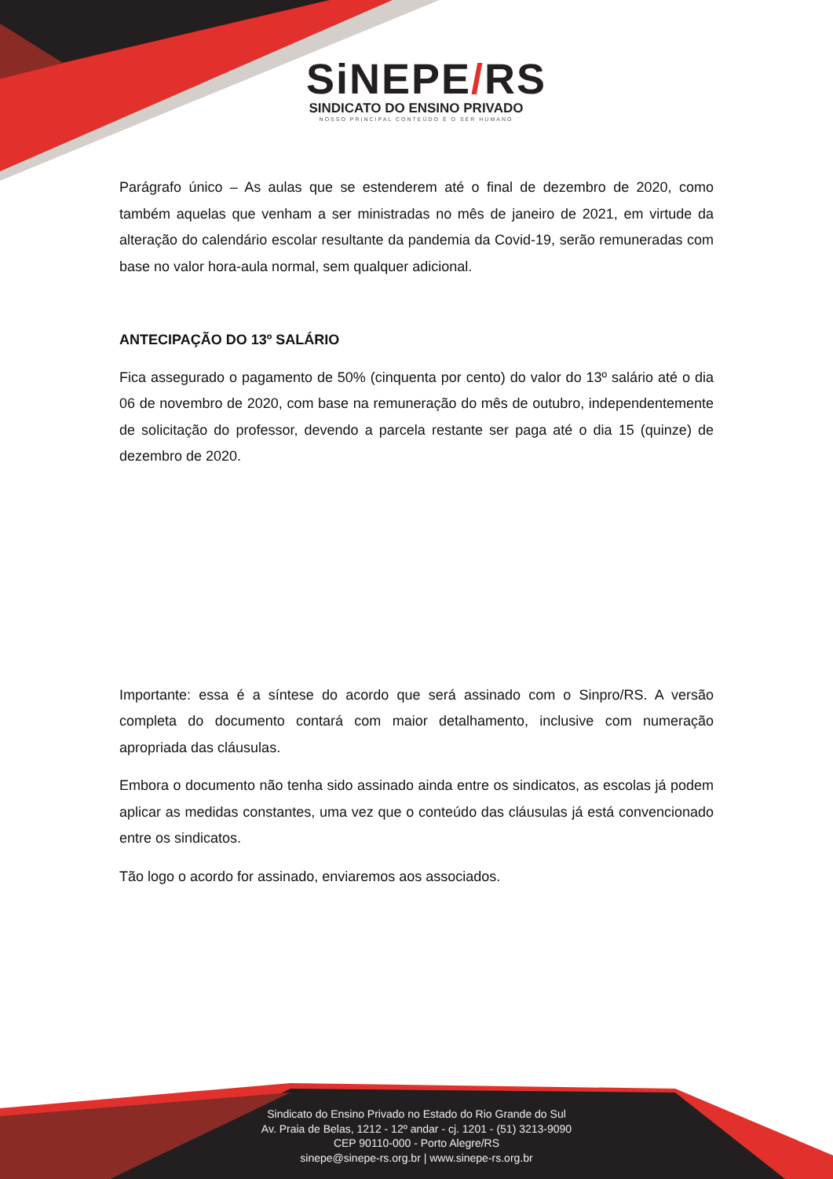SiNEPE/RS
SINDICATO DO ENSINO PRIVADO
NOSSO PRINCIPAL CONTEÚDO É O SER HUMANO
Parágrafo único – As aulas que se estenderem até o final de dezembro de 2020, como também aquelas que venham a ser ministradas no mês de janeiro de 2021, em virtude da alteração do calendário escolar resultante da pandemia da Covid-19, serão remuneradas com base no valor hora-aula normal, sem qualquer adicional.
ANTECIPAÇÃO DO 13º SALÁRIO
Fica assegurado o pagamento de 50% (cinquenta por cento) do valor do 13º salário até o dia 06 de novembro de 2020, com base na remuneração do mês de outubro, independentemente de solicitação do professor, devendo a parcela restante ser paga até o dia 15 (quinze) de dezembro de 2020.
Importante: essa é a síntese do acordo que será assinado com o Sinpro/RS. A versão completa do documento contará com maior detalhamento, inclusive com numeração apropriada das cláusulas.
Embora o documento não tenha sido assinado ainda entre os sindicatos, as escolas já podem aplicar as medidas constantes, uma vez que o conteúdo das cláusulas já está convencionado entre os sindicatos.
Tão logo o acordo for assinado, enviaremos aos associados.
Sindicato do Ensino Privado no Estado do Rio Grande do Sul
Av. Praia de Belas, 1212 - 12º andar - cj. 1201 - (51) 3213-9090
CEP 90110-000 - Porto Alegre/RS
sinepe@sinepe-rs.org.br | www.sinepe-rs.org.br